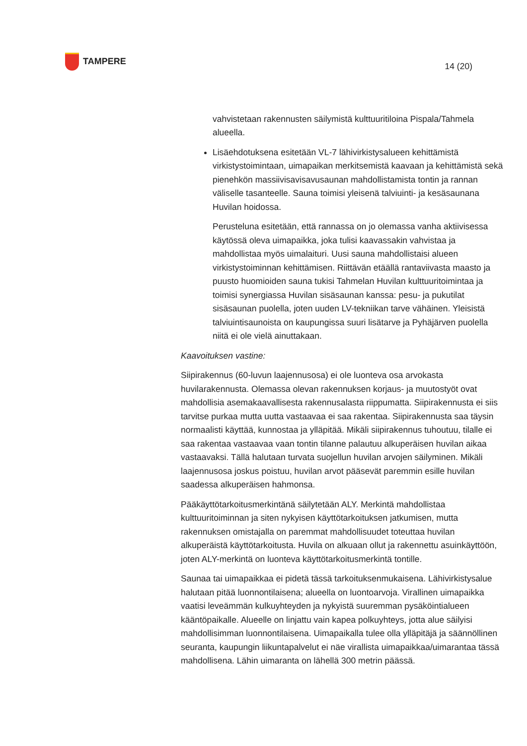TAMPERE
14 (20)
vahvistetaan rakennusten säilymistä kulttuuritiloina Pispala/Tahmela alueella.
Lisäehdotuksena esitetään VL-7 lähivirkistysalueen kehittämistä virkistystoimintaan, uimapaikan merkitsemistä kaavaan ja kehittämistä sekä pienehkön massiivisavisavusaunan mahdollistamista tontin ja rannan väliselle tasanteelle. Sauna toimisi yleisenä talviuinti- ja kesäsaunana Huvilan hoidossa.
Perusteluna esitetään, että rannassa on jo olemassa vanha aktiivisessa käytössä oleva uimapaikka, joka tulisi kaavassakin vahvistaa ja mahdollistaa myös uimalaituri. Uusi sauna mahdollistaisi alueen virkistystoiminnan kehittämisen. Riittävän etäällä rantaviivasta maasto ja puusto huomioiden sauna tukisi Tahmelan Huvilan kulttuuritoimintaa ja toimisi synergiassa Huvilan sisäsaunan kanssa: pesu- ja pukutilat sisäsaunan puolella, joten uuden LV-tekniikan tarve vähäinen. Yleisistä talviuintisaunoista on kaupungissa suuri lisätarve ja Pyhäjärven puolella niitä ei ole vielä ainuttakaan.
Kaavoituksen vastine:
Siipirakennus (60-luvun laajennusosa) ei ole luonteva osa arvokasta huvilarakennusta. Olemassa olevan rakennuksen korjaus- ja muutostyöt ovat mahdollisia asemakaavallisesta rakennusalasta riippumatta. Siipirakennusta ei siis tarvitse purkaa mutta uutta vastaavaa ei saa rakentaa. Siipirakennusta saa täysin normaalisti käyttää, kunnostaa ja ylläpitää. Mikäli siipirakennus tuhoutuu, tilalle ei saa rakentaa vastaavaa vaan tontin tilanne palautuu alkuperäisen huvilan aikaa vastaavaksi. Tällä halutaan turvata suojellun huvilan arvojen säilyminen. Mikäli laajennusosa joskus poistuu, huvilan arvot pääsevät paremmin esille huvilan saadessa alkuperäisen hahmonsa.
Pääkäyttötarkoitusmerkintänä säilytetään ALY. Merkintä mahdollistaa kulttuuritoiminnan ja siten nykyisen käyttötarkoituksen jatkumisen, mutta rakennuksen omistajalla on paremmat mahdollisuudet toteuttaa huvilan alkuperäistä käyttötarkoitusta. Huvila on alkuaan ollut ja rakennettu asuinkäyttöön, joten ALY-merkintä on luonteva käyttötarkoitusmerkintä tontille.
Saunaa tai uimapaikkaa ei pidetä tässä tarkoituksenmukaisena. Lähivirkistysalue halutaan pitää luonnontilaisena; alueella on luontoarvoja. Virallinen uimapaikka vaatisi leveämmän kulkuyhteyden ja nykyistä suuremman pysäköintialueen kääntöpaikalle. Alueelle on linjattu vain kapea polkuyhteys, jotta alue säilyisi mahdollisimman luonnontilaisena. Uimapaikalla tulee olla ylläpitäjä ja säännöllinen seuranta, kaupungin liikuntapalvelut ei näe virallista uimapaikkaa/uimarantaa tässä mahdollisena. Lähin uimaranta on lähellä 300 metrin päässä.